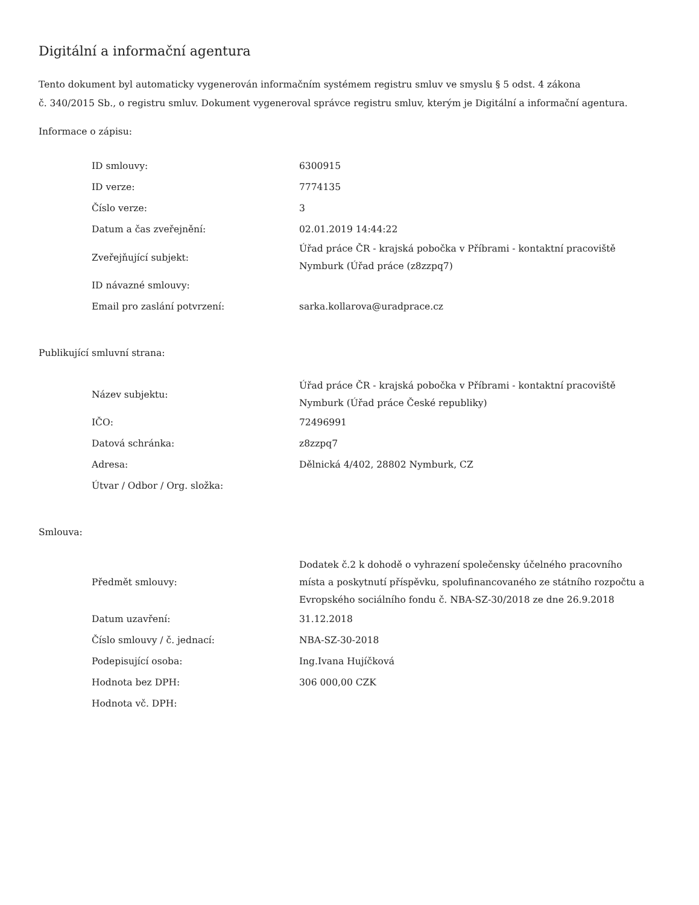Digitální a informační agentura
Tento dokument byl automaticky vygenerován informačním systémem registru smluv ve smyslu § 5 odst. 4 zákona
č. 340/2015 Sb., o registru smluv. Dokument vygeneroval správce registru smluv, kterým je Digitální a informační agentura.
Informace o zápisu:
| ID smlouvy: | 6300915 |
| ID verze: | 7774135 |
| Číslo verze: | 3 |
| Datum a čas zveřejnění: | 02.01.2019 14:44:22 |
| Zveřejňující subjekt: | Úřad práce ČR - krajská pobočka v Příbrami - kontaktní pracoviště Nymburk (Úřad práce (z8zzpq7) |
| ID návazné smlouvy: | |
| Email pro zaslání potvrzení: | sarka.kollarova@uradprace.cz |
Publikující smluvní strana:
| Název subjektu: | Úřad práce ČR - krajská pobočka v Příbrami - kontaktní pracoviště Nymburk (Úřad práce České republiky) |
| IČO: | 72496991 |
| Datová schránka: | z8zzpq7 |
| Adresa: | Dělnická 4/402, 28802 Nymburk, CZ |
| Útvar / Odbor / Org. složka: | |
Smlouva:
| Předmět smlouvy: | Dodatek č.2 k dohodě o vyhrazení společensky účelného pracovního místa a poskytnutí příspěvku, spolufinancovaného ze státního rozpočtu a Evropského sociálního fondu č. NBA-SZ-30/2018 ze dne 26.9.2018 |
| Datum uzavření: | 31.12.2018 |
| Číslo smlouvy / č. jednací: | NBA-SZ-30-2018 |
| Podepisující osoba: | Ing.Ivana Hujíčková |
| Hodnota bez DPH: | 306 000,00 CZK |
| Hodnota vč. DPH: | |